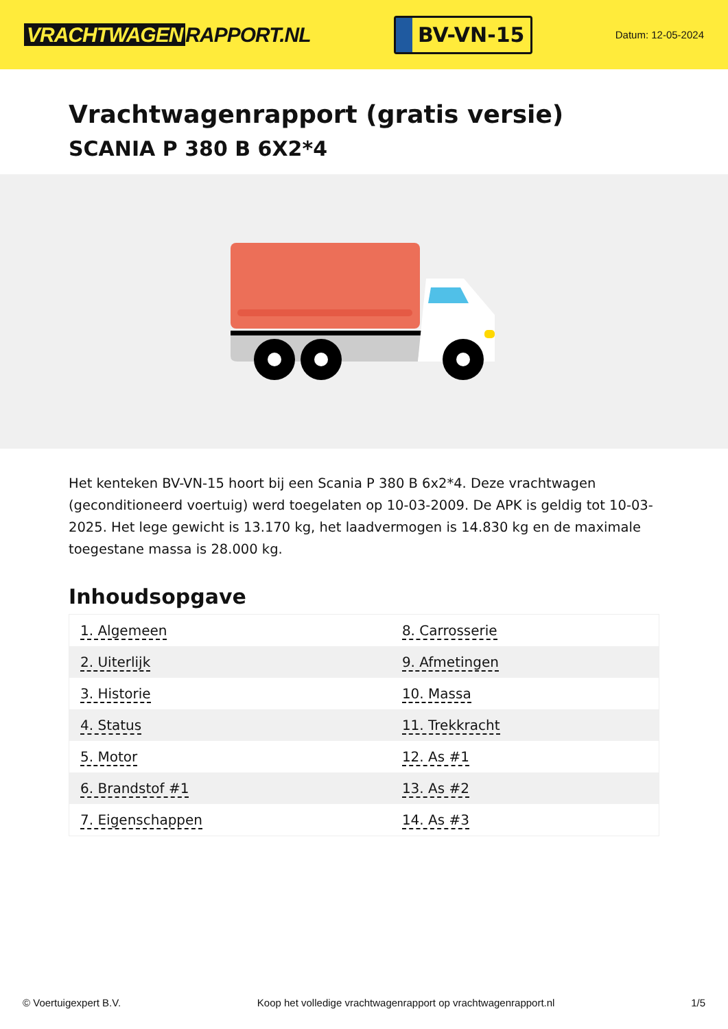VRACHTWAGEN RAPPORT.NL
BV-VN-15
Datum: 12-05-2024
Vrachtwagenrapport (gratis versie)
SCANIA P 380 B 6X2*4
Het kenteken BV-VN-15 hoort bij een Scania P 380 B 6x2*4. Deze vrachtwagen (geconditioneerd voertuig) werd toegelaten op 10-03-2009. De APK is geldig tot 10-03-2025. Het lege gewicht is 13.170 kg, het laadvermogen is 14.830 kg en de maximale toegestane massa is 28.000 kg.
Inhoudsopgave
| 1. Algemeen | 8. Carrosserie |
| 2. Uiterlijk | 9. Afmetingen |
| 3. Historie | 10. Massa |
| 4. Status | 11. Trekkracht |
| 5. Motor | 12. As #1 |
| 6. Brandstof #1 | 13. As #2 |
| 7. Eigenschappen | 14. As #3 |
© Voertuigexpert B.V. Koop het volledige vrachtwagenrapport op vrachtwagenrapport.nl 1/5